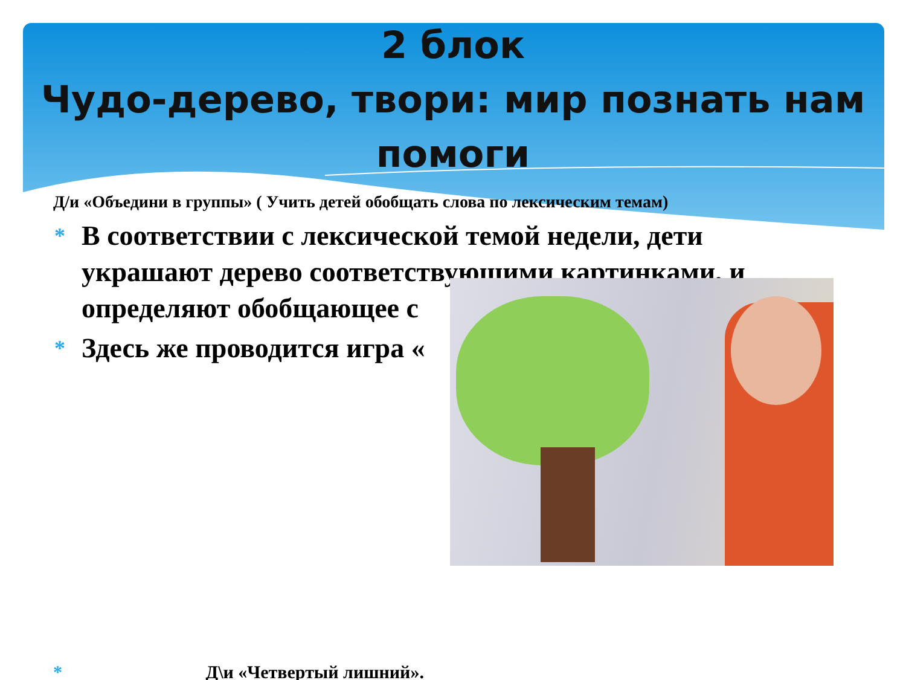2 блок
Чудо-дерево, твори: мир познать нам помоги
Д/и «Объедини в группы» ( Учить детей обобщать слова по лексическим темам)
* В соответствии с лексической темой недели, дети украшают дерево соответствующими картинками, и определяют обобщающее с
* Здесь же проводится игра «
* Д\и «Четвертый лишний».